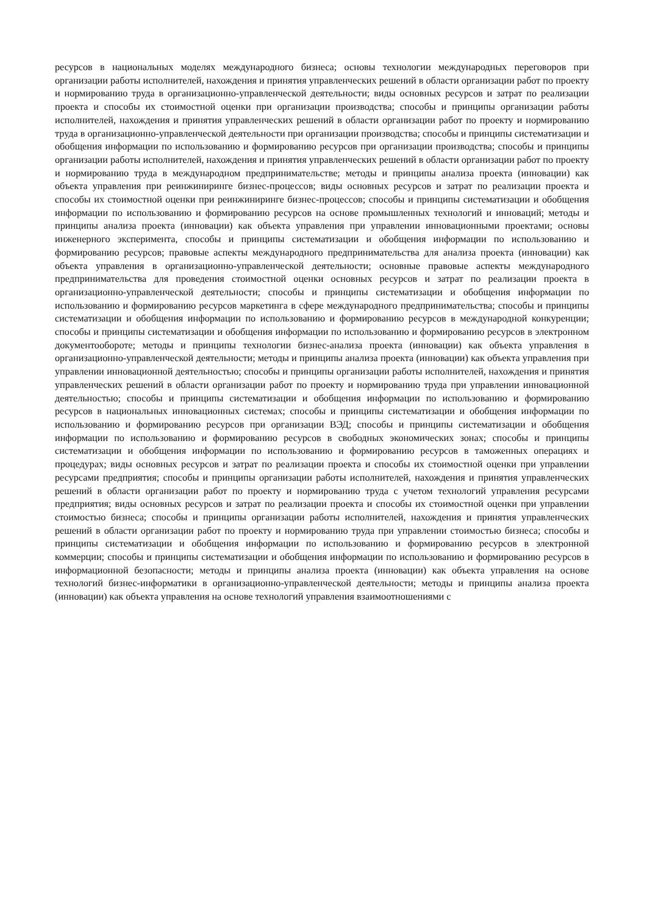ресурсов в национальных моделях международного бизнеса; основы технологии международных переговоров при организации работы исполнителей, нахождения и принятия управленческих решений в области организации работ по проекту и нормированию труда в организационно-управленческой деятельности; виды основных ресурсов и затрат по реализации проекта и способы их стоимостной оценки при организации производства; способы и принципы организации работы исполнителей, нахождения и принятия управленческих решений в области организации работ по проекту и нормированию труда в организационно-управленческой деятельности при организации производства; способы и принципы систематизации и обобщения информации по использованию и формированию ресурсов при организации производства; способы и принципы организации работы исполнителей, нахождения и принятия управленческих решений в области организации работ по проекту и нормированию труда в международном предпринимательстве; методы и принципы анализа проекта (инновации) как объекта управления при реинжиниринге бизнес-процессов; виды основных ресурсов и затрат по реализации проекта и способы их стоимостной оценки при реинжиниринге бизнес-процессов; способы и принципы систематизации и обобщения информации по использованию и формированию ресурсов на основе промышленных технологий и инноваций; методы и принципы анализа проекта (инновации) как объекта управления при управлении инновационными проектами; основы инженерного эксперимента, способы и принципы систематизации и обобщения информации по использованию и формированию ресурсов; правовые аспекты международного предпринимательства для анализа проекта (инновации) как объекта управления в организационно-управленческой деятельности; основные правовые аспекты международного предпринимательства для проведения стоимостной оценки основных ресурсов и затрат по реализации проекта в организационно-управленческой деятельности; способы и принципы систематизации и обобщения информации по использованию и формированию ресурсов маркетинга в сфере международного предпринимательства; способы и принципы систематизации и обобщения информации по использованию и формированию ресурсов в международной конкуренции; способы и принципы систематизации и обобщения информации по использованию и формированию ресурсов в электронном документообороте; методы и принципы технологии бизнес-анализа проекта (инновации) как объекта управления в организационно-управленческой деятельности; методы и принципы анализа проекта (инновации) как объекта управления при управлении инновационной деятельностью; способы и принципы организации работы исполнителей, нахождения и принятия управленческих решений в области организации работ по проекту и нормированию труда при управлении инновационной деятельностью; способы и принципы систематизации и обобщения информации по использованию и формированию ресурсов в национальных инновационных системах; способы и принципы систематизации и обобщения информации по использованию и формированию ресурсов при организации ВЭД; способы и принципы систематизации и обобщения информации по использованию и формированию ресурсов в свободных экономических зонах; способы и принципы систематизации и обобщения информации по использованию и формированию ресурсов в таможенных операциях и процедурах; виды основных ресурсов и затрат по реализации проекта и способы их стоимостной оценки при управлении ресурсами предприятия; способы и принципы организации работы исполнителей, нахождения и принятия управленческих решений в области организации работ по проекту и нормированию труда с учетом технологий управления ресурсами предприятия; виды основных ресурсов и затрат по реализации проекта и способы их стоимостной оценки при управлении стоимостью бизнеса; способы и принципы организации работы исполнителей, нахождения и принятия управленческих решений в области организации работ по проекту и нормированию труда при управлении стоимостью бизнеса; способы и принципы систематизации и обобщения информации по использованию и формированию ресурсов в электронной коммерции; способы и принципы систематизации и обобщения информации по использованию и формированию ресурсов в информационной безопасности; методы и принципы анализа проекта (инновации) как объекта управления на основе технологий бизнес-информатики в организационно-управленческой деятельности; методы и принципы анализа проекта (инновации) как объекта управления на основе технологий управления взаимоотношениями с